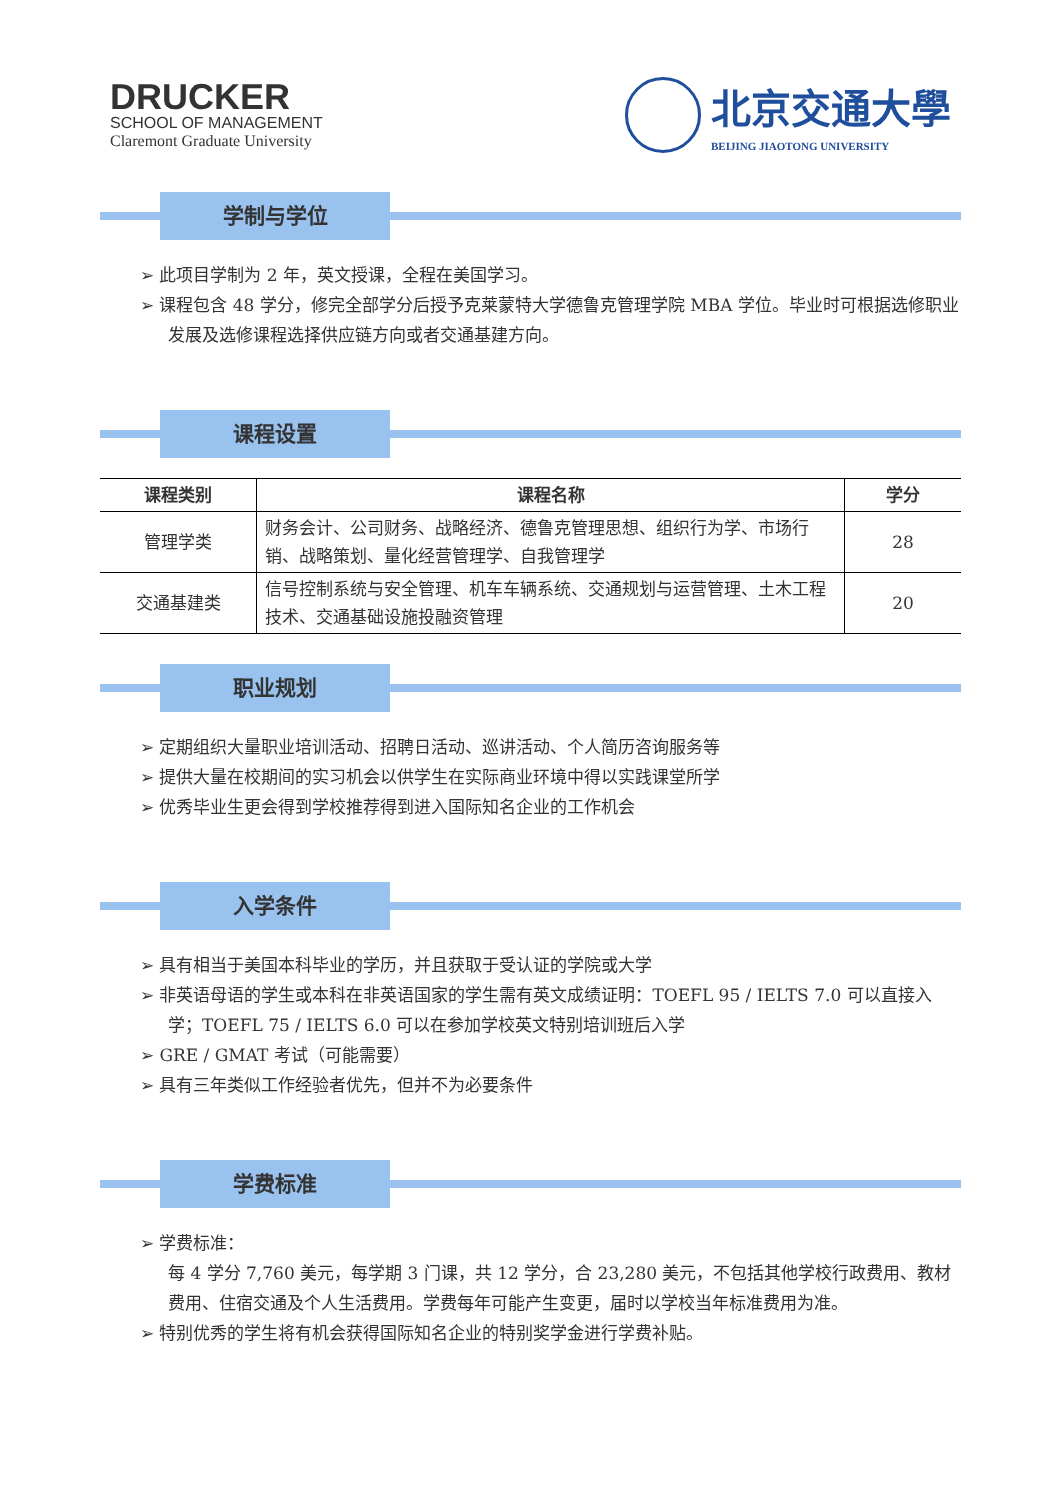DRUCKER
SCHOOL OF MANAGEMENT
Claremont Graduate University
北京交通大學
BEIJING JIAOTONG UNIVERSITY
学制与学位
➢ 此项目学制为 2 年，英文授课，全程在美国学习。
➢ 课程包含 48 学分，修完全部学分后授予克莱蒙特大学德鲁克管理学院 MBA 学位。毕业时可根据选修职业发展及选修课程选择供应链方向或者交通基建方向。
课程设置
| 课程类别 | 课程名称 | 学分 |
| --- | --- | --- |
| 管理学类 | 财务会计、公司财务、战略经济、德鲁克管理思想、组织行为学、市场行销、战略策划、量化经营管理学、自我管理学 | 28 |
| 交通基建类 | 信号控制系统与安全管理、机车车辆系统、交通规划与运营管理、土木工程技术、交通基础设施投融资管理 | 20 |
职业规划
➢ 定期组织大量职业培训活动、招聘日活动、巡讲活动、个人简历咨询服务等
➢ 提供大量在校期间的实习机会以供学生在实际商业环境中得以实践课堂所学
➢ 优秀毕业生更会得到学校推荐得到进入国际知名企业的工作机会
入学条件
➢ 具有相当于美国本科毕业的学历，并且获取于受认证的学院或大学
➢ 非英语母语的学生或本科在非英语国家的学生需有英文成绩证明：TOEFL 95 / IELTS 7.0 可以直接入学；TOEFL 75 / IELTS 6.0 可以在参加学校英文特别培训班后入学
➢ GRE / GMAT 考试（可能需要）
➢ 具有三年类似工作经验者优先，但并不为必要条件
学费标准
➢ 学费标准：
每 4 学分 7,760 美元，每学期 3 门课，共 12 学分，合 23,280 美元，不包括其他学校行政费用、教材费用、住宿交通及个人生活费用。学费每年可能产生变更，届时以学校当年标准费用为准。
➢ 特别优秀的学生将有机会获得国际知名企业的特别奖学金进行学费补贴。